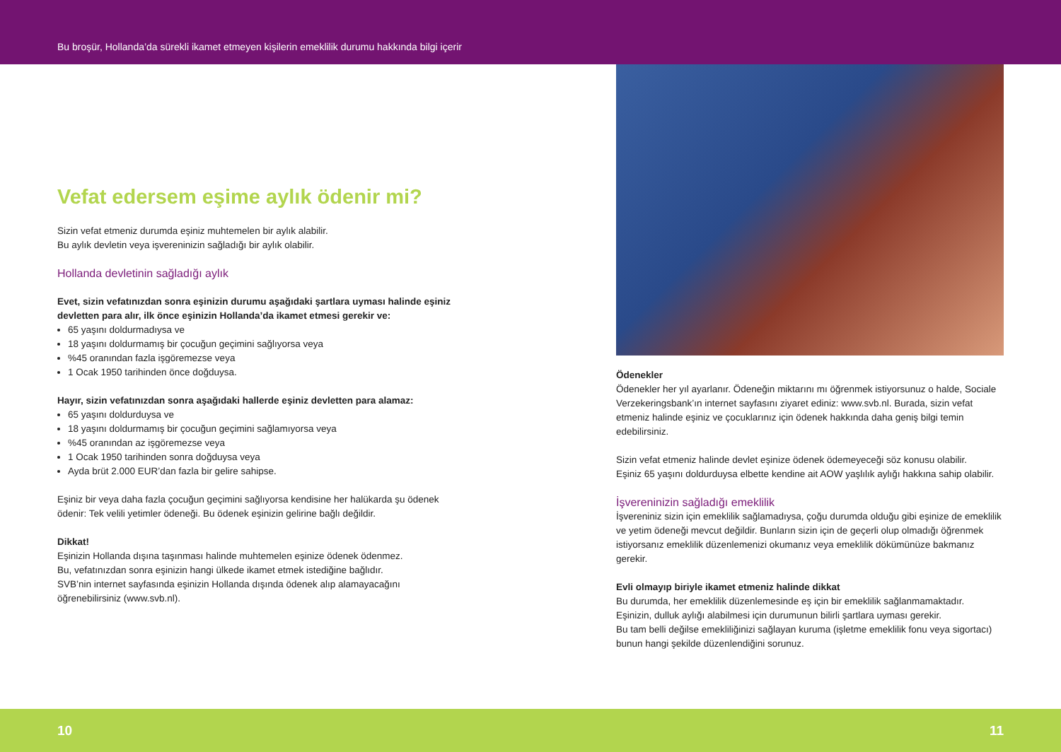Bu broşür, Hollanda’da sürekli ikamet etmeyen kişilerin emeklilik durumu hakkında bilgi içerir
Vefat edersem eşime aylık ödenir mi?
Sizin vefat etmeniz durumda eşiniz muhtemelen bir aylık alabilir.
Bu aylık devletin veya işvereninizin sağladığı bir aylık olabilir.
Hollanda devletinin sağladığı aylık
Evet, sizin vefatınızdan sonra eşinizin durumu aşağıdaki şartlara uyması halinde eşiniz devletten para alır, ilk önce eşinizin Hollanda’da ikamet etmesi gerekir ve:
65 yaşını doldurmadıysa ve
18 yaşını doldurmamış bir çocuğun geçimini sağlıyorsa veya
%45 oranından fazla işgöremezse veya
1 Ocak 1950 tarihinden önce doğduysa.
Hayır, sizin vefatınızdan sonra aşağıdaki hallerde eşiniz devletten para alamaz:
65 yaşını doldurduysa ve
18 yaşını doldurmamış bir çocuğun geçimini sağlamıyorsa veya
%45 oranından az işgöremezse veya
1 Ocak 1950 tarihinden sonra doğduysa veya
Ayda brüt 2.000 EUR’dan fazla bir gelire sahipse.
Eşiniz bir veya daha fazla çocuğun geçimini sağlıyorsa kendisine her halükarda şu ödenek ödenir: Tek velili yetimler ödeneği. Bu ödenek eşinizin gelirine bağlı değildir.
Dikkat!
Eşinizin Hollanda dışına taşınması halinde muhtemelen eşinize ödenek ödenmez.
Bu, vefatınızdan sonra eşinizin hangi ülkede ikamet etmek istediğine bağlıdır.
SVB’nin internet sayfasında eşinizin Hollanda dışında ödenek alıp alamayacağını öğrenebilirsiniz (www.svb.nl).
Ödenekler
Ödenekler her yıl ayarlanır. Ödeneğin miktarını mı öğrenmek istiyorsunuz o halde, Sociale Verzekeringsbank’ın internet sayfasını ziyaret ediniz: www.svb.nl. Burada, sizin vefat etmeniz halinde eşiniz ve çocuklarınız için ödenek hakkında daha geniş bilgi temin edebilirsiniz.
Sizin vefat etmeniz halinde devlet eşinize ödenek ödemeyeceği söz konusu olabilir.
Eşiniz 65 yaşını doldurduysa elbette kendine ait AOW yaşlılık aylığı hakkına sahip olabilir.
İşvereninizin sağladığı emeklilik
İşvereniniz sizin için emeklilik sağlamadıysa, çoğu durumda olduğu gibi eşinize de emeklilik ve yetim ödeneği mevcut değildir. Bunların sizin için de geçerli olup olmadığı öğrenmek istiyorsanız emeklilik düzenlemenizi okumanız veya emeklilik dökümünüze bakmanız gerekir.
Evli olmayıp biriyle ikamet etmeniz halinde dikkat
Bu durumda, her emeklilik düzenlemesinde eş için bir emeklilik sağlanmamaktadır.
Eşinizin, dulluk aylığı alabilmesi için durumunun bilirli şartlara uyması gerekir.
Bu tam belli değilse emekliliğinizi sağlayan kuruma (işletme emeklilik fonu veya sigortacı) bunun hangi şekilde düzenlendiğini sorunuz.
10 11